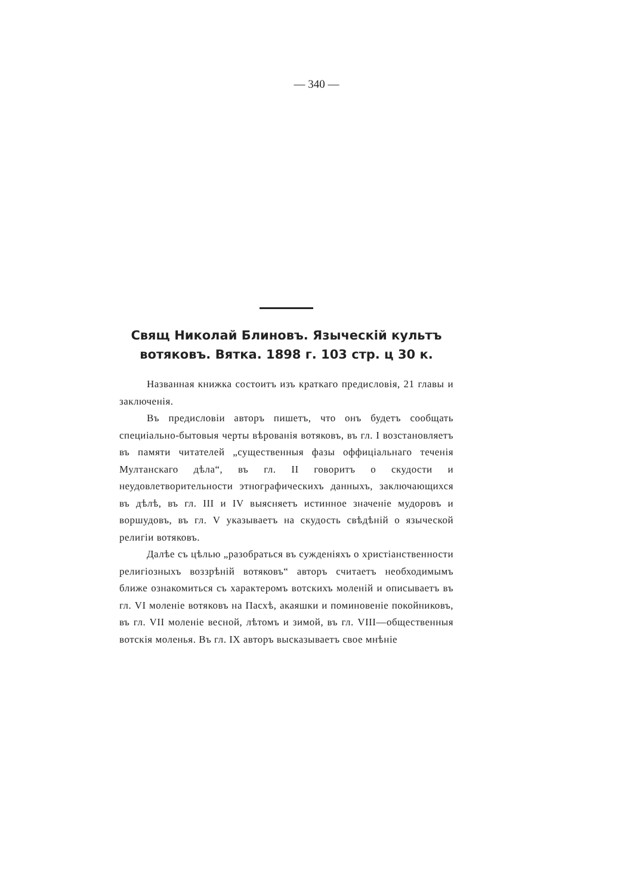— 340 —
Свящ Николай Блиновъ. Языческій культъ вотяковъ. Вятка. 1898 г. 103 стр. ц 30 к.
Названная книжка состоитъ изъ краткаго предисловія, 21 главы и заключенія.
Въ предисловіи авторъ пишетъ, что онъ будетъ сообщать специіально-бытовыя черты вѣрованія вотяковъ, въ гл. I возстановляетъ въ памяти читателей „существенныя фазы оффиціальнаго теченія Мултанскаго дѣла“, въ гл. II говоритъ о скудости и неудовлетворительности этнографическихъ данныхъ, заключающихся въ дѣлѣ, въ гл. III и IV выясняетъ истинное значеніе мудоровъ и воршудовъ, въ гл. V указываетъ на скудость свѣдѣній о языческой религіи вотяковъ.
Далѣе съ цѣлью „разобраться въ сужденіяхъ о христіанственности религіозныхъ воззрѣній вотяковъ“ авторъ считаетъ необходимымъ ближе ознакомиться съ характеромъ вотскихъ моленій и описываетъ въ гл. VI моленіе вотяковъ на Пасхѣ, акаяшки и поминовеніе покойниковъ, въ гл. VII моленіе весной, лѣтомъ и зимой, въ гл. VIII—общественныя вотскія моленья. Въ гл. IX авторъ высказываетъ свое мнѣніе